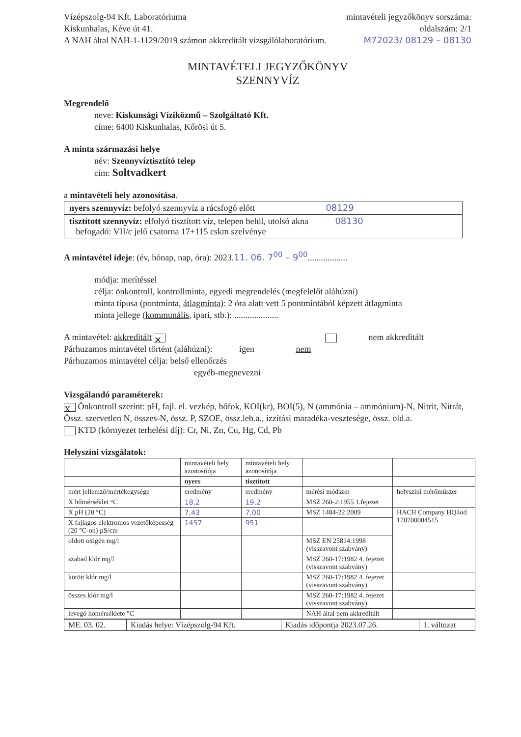Vízépszolg-94 Kft. Laboratóriuma
Kiskunhalas, Kéve út 41.
A NAH által NAH-1-1129/2019 számon akkreditált vizsgálólaboratórium.
mintavételi jegyzőkönyv sorszáma:
oldalszám: 2/1
M72023/ 08129 – 08130
MINTAVÉTELI JEGYZŐKÖNYV
SZENNYVÍZ
Megrendelő
neve: Kiskunsági Víziközmű – Szolgáltató Kft.
címe: 6400 Kiskunhalas, Kőrösi út 5.
A minta származási helye
név: Szennyvíztisztító telep
cím: Soltvadkert
a mintavételi hely azonosítása.
nyers szennyvíz: befolyó szennyvíz a rácsfogó előtt 08129
tisztított szennyvíz: elfolyó tisztított víz, telepen belül, utolsó akna 08130
befogadó: VII/c jelű csatorna 17+115 cskm szelvénye
A mintavétel ideje: (év, hónap, nap, óra): 2023.11. 06. 7<sup>00</sup> – 9<sup>00</sup>..................
módja: merítéssel
célja: önkontroll, kontrollminta, egyedi megrendelés (megfelelőt aláhúzni)
minta típusa (pontminta, átlagminta): 2 óra alatt vett 5 pontmintából képzett átlagminta
minta jellege (kommunális, ipari, stb.): ....................
A mintavétel: akkreditált ✕ nem akkreditált
Párhuzamos mintavétel történt (aláhúzni): igen nem
Párhuzamos mintavétel célja: belső ellenőrzés
egyéb-megnevezni
Vizsgálandó paraméterek:
X Önkontroll szerint: pH, fajl. el. vezkép, hőfok, KOI(kr), BOI(5), N (ammónia – ammónium)-N, Nitrit, Nitrát, Össz. szervetlen N, összes-N, össz. P, SZOE, össz.leb.a., izzítási maradéka-vesztesége, össz. old.a.
KTD (környezet terhelési díj): Cr, Ni, Zn, Cu, Hg, Cd, Pb
Helyszíni vizsgálatok:
| | mintavételi hely azonosítója | mintavételi hely azonosítója | | |
| --- | --- | --- | --- | --- |
| | nyers | tisztított | | |
| mért jellemző/mértékegysége | eredmény | eredmény | mérési módszer | helyszíni mérőműszer |
| X hőmérséklet °C | 18,2 | 19,2 | MSZ 260-2:1955 1.fejezet | |
| X pH (20 °C) | 7,43 | 7,00 | MSZ 1484-22:2009 | HACH Company HQ4od 170700004515 |
| X fajlagos elektromos vezetőképesség (20 °C-on) µS/cm | 1457 | 951 | | |
| oldott oxigén mg/l | | | MSZ EN 25814:1998 (visszavont szabvány) | |
| szabad klór mg/l | | | MSZ 260-17:1982 4. fejezet (visszavont szabvány) | |
| kötött klór mg/l | | | MSZ 260-17:1982 4. fejezet (visszavont szabvány) | |
| összes klór mg/l | | | MSZ 260-17:1982 4. fejezet (visszavont szabvány) | |
| levegő hőmérséklete °C | | | NAH által nem akkreditált | |
| ME. 03. 02. | Kiadás helye: Vízépszolg-94 Kft. | Kiadás időpontja 2023.07.26. | 1. változat |